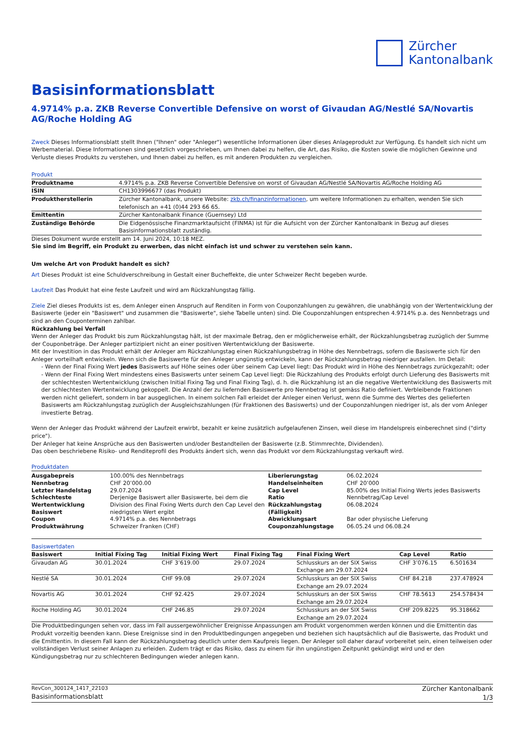Zürcher
Kantonalbank
Basisinformationsblatt
4.9714% p.a. ZKB Reverse Convertible Defensive on worst of Givaudan AG/Nestlé SA/Novartis AG/Roche Holding AG
Zweck Dieses Informationsblatt stellt Ihnen ("Ihnen" oder "Anleger") wesentliche Informationen über dieses Anlageprodukt zur Verfügung. Es handelt sich nicht um Werbematerial. Diese Informationen sind gesetzlich vorgeschrieben, um Ihnen dabei zu helfen, die Art, das Risiko, die Kosten sowie die möglichen Gewinne und Verluste dieses Produkts zu verstehen, und Ihnen dabei zu helfen, es mit anderen Produkten zu vergleichen.
Produkt
| Produktname | 4.9714% p.a. ZKB Reverse Convertible Defensive on worst of Givaudan AG/Nestlé SA/Novartis AG/Roche Holding AG |
| ISIN | CH1303996677 (das Produkt) |
| Produktherstellerin | Zürcher Kantonalbank, unsere Website: zkb.ch/finanzinformationen , um weitere Informationen zu erhalten, wenden Sie sich telefonisch an +41 (0)44 293 66 65. |
| Emittentin | Zürcher Kantonalbank Finance (Guernsey) Ltd |
| Zuständige Behörde | Die Eidgenössische Finanzmarktaufsicht (FINMA) ist für die Aufsicht von der Zürcher Kantonalbank in Bezug auf dieses Basisinformationsblatt zuständig. |
Dieses Dokument wurde erstellt am 14. Juni 2024, 10:18 MEZ.
Sie sind im Begriff, ein Produkt zu erwerben, das nicht einfach ist und schwer zu verstehen sein kann.
Um welche Art von Produkt handelt es sich?
Art Dieses Produkt ist eine Schuldverschreibung in Gestalt einer Bucheffekte, die unter Schweizer Recht begeben wurde.
Laufzeit Das Produkt hat eine feste Laufzeit und wird am Rückzahlungstag fällig.
Ziele Ziel dieses Produkts ist es, dem Anleger einen Anspruch auf Renditen in Form von Couponzahlungen zu gewähren, die unabhängig von der Wertentwicklung der Basiswerte (jeder ein "Basiswert" und zusammen die "Basiswerte", siehe Tabelle unten) sind. Die Couponzahlungen entsprechen 4.9714% p.a. des Nennbetrags und sind an den Couponterminen zahlbar.
Rückzahlung bei Verfall
Wenn der Anleger das Produkt bis zum Rückzahlungstag hält, ist der maximale Betrag, den er möglicherweise erhält, der Rückzahlungsbetrag zuzüglich der Summe der Couponbeträge. Der Anleger partizipiert nicht an einer positiven Wertentwicklung der Basiswerte.
Mit der Investition in das Produkt erhält der Anleger am Rückzahlungstag einen Rückzahlungsbetrag in Höhe des Nennbetrags, sofern die Basiswerte sich für den Anleger vorteilhaft entwickeln. Wenn sich die Basiswerte für den Anleger ungünstig entwickeln, kann der Rückzahlungsbetrag niedriger ausfallen. Im Detail:
- Wenn der Final Fixing Wert jedes Basiswerts auf Höhe seines oder über seinem Cap Level liegt: Das Produkt wird in Höhe des Nennbetrags zurückgezahlt; oder
- Wenn der Final Fixing Wert mindestens eines Basiswerts unter seinem Cap Level liegt: Die Rückzahlung des Produkts erfolgt durch Lieferung des Basiswerts mit der schlechtesten Wertentwicklung (zwischen Initial Fixing Tag und Final Fixing Tag), d. h. die Rückzahlung ist an die negative Wertentwicklung des Basiswerts mit der schlechtesten Wertentwicklung gekoppelt. Die Anzahl der zu liefernden Basiswerte pro Nennbetrag ist gemäss Ratio definiert. Verbleibende Fraktionen werden nicht geliefert, sondern in bar ausgeglichen. In einem solchen Fall erleidet der Anleger einen Verlust, wenn die Summe des Wertes des gelieferten Basiswerts am Rückzahlungstag zuzüglich der Ausgleichszahlungen (für Fraktionen des Basiswerts) und der Couponzahlungen niedriger ist, als der vom Anleger investierte Betrag.
Wenn der Anleger das Produkt während der Laufzeit erwirbt, bezahlt er keine zusätzlich aufgelaufenen Zinsen, weil diese im Handelspreis einberechnet sind ("dirty price").
Der Anleger hat keine Ansprüche aus den Basiswerten und/oder Bestandteilen der Basiswerte (z.B. Stimmrechte, Dividenden).
Das oben beschriebene Risiko- und Renditeprofil des Produkts ändert sich, wenn das Produkt vor dem Rückzahlungstag verkauft wird.
Produktdaten
| Ausgabepreis | 100.00% des Nennbetrags | Liberierungstag | 06.02.2024 |
| Nennbetrag | CHF 20’000.00 | Handelseinheiten | CHF 20’000 |
| Letzter Handelstag | 29.07.2024 | Cap Level | 85.00% des Initial Fixing Werts jedes Basiswerts |
| Schlechteste Wertentwicklung Basiswert | Derjenige Basiswert aller Basiswerte, bei dem die Division des Final Fixing Werts durch den Cap Level den niedrigsten Wert ergibt | Ratio Rückzahlungstag (Fälligkeit) | Nennbetrag/Cap Level 06.08.2024 |
| Coupon | 4.9714% p.a. des Nennbetrags | Abwicklungsart | Bar oder physische Lieferung |
| Produktwährung | Schweizer Franken (CHF) | Couponzahlungstage | 06.05.24 und 06.08.24 |
Basiswertdaten
| Basiswert | Initial Fixing Tag | Initial Fixing Wert | Final Fixing Tag | Final Fixing Wert | Cap Level | Ratio |
| --- | --- | --- | --- | --- | --- | --- |
| Givaudan AG | 30.01.2024 | CHF 3’619.00 | 29.07.2024 | Schlusskurs an der SIX Swiss Exchange am 29.07.2024 | CHF 3’076.15 | 6.501634 |
| Nestlé SA | 30.01.2024 | CHF 99.08 | 29.07.2024 | Schlusskurs an der SIX Swiss Exchange am 29.07.2024 | CHF 84.218 | 237.478924 |
| Novartis AG | 30.01.2024 | CHF 92.425 | 29.07.2024 | Schlusskurs an der SIX Swiss Exchange am 29.07.2024 | CHF 78.5613 | 254.578434 |
| Roche Holding AG | 30.01.2024 | CHF 246.85 | 29.07.2024 | Schlusskurs an der SIX Swiss Exchange am 29.07.2024 | CHF 209.8225 | 95.318662 |
Die Produktbedingungen sehen vor, dass im Fall aussergewöhnlicher Ereignisse Anpassungen am Produkt vorgenommen werden können und die Emittentin das Produkt vorzeitig beenden kann. Diese Ereignisse sind in den Produktbedingungen angegeben und beziehen sich hauptsächlich auf die Basiswerte, das Produkt und die Emittentin. In diesem Fall kann der Rückzahlungsbetrag deutlich unter dem Kaufpreis liegen. Der Anleger soll daher darauf vorbereitet sein, einen teilweisen oder vollständigen Verlust seiner Anlagen zu erleiden. Zudem trägt er das Risiko, dass zu einem für ihn ungünstigen Zeitpunkt gekündigt wird und er den Kündigungsbetrag nur zu schlechteren Bedingungen wieder anlegen kann.
RevCon_300124_1417_22103
Basisinformationsblatt
Zürcher Kantonalbank
1/3